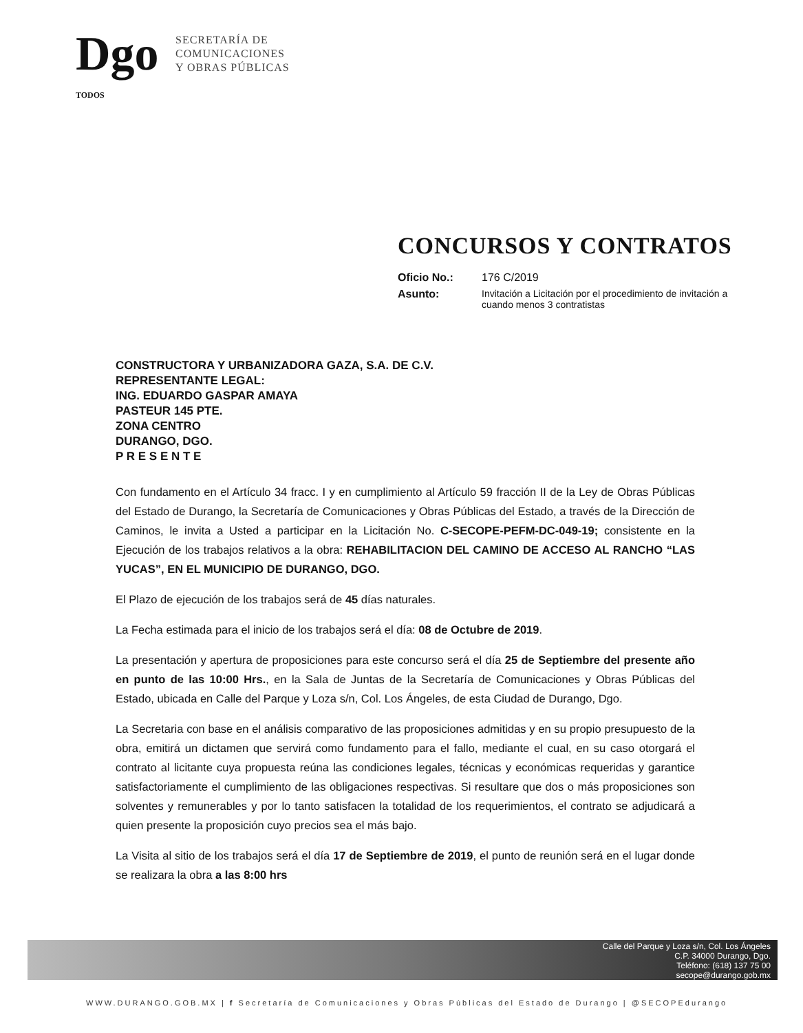Dgo TODOS
SECRETARÍA DE
COMUNICACIONES
Y OBRAS PÚBLICAS
CONCURSOS Y CONTRATOS
Oficio No.: 176 C/2019
Asunto: Invitación a Licitación por el procedimiento de invitación a
cuando menos 3 contratistas
CONSTRUCTORA Y URBANIZADORA GAZA, S.A. DE C.V.
REPRESENTANTE LEGAL:
ING. EDUARDO GASPAR AMAYA
PASTEUR 145 PTE.
ZONA CENTRO
DURANGO, DGO.
P R E S E N T E
Con fundamento en el Artículo 34 fracc. I y en cumplimiento al Artículo 59 fracción II de la Ley de Obras Públicas del Estado de Durango, la Secretaría de Comunicaciones y Obras Públicas del Estado, a través de la Dirección de Caminos, le invita a Usted a participar en la Licitación No. C-SECOPE-PEFM-DC-049-19; consistente en la Ejecución de los trabajos relativos a la obra: REHABILITACION DEL CAMINO DE ACCESO AL RANCHO “LAS YUCAS”, EN EL MUNICIPIO DE DURANGO, DGO.
El Plazo de ejecución de los trabajos será de 45 días naturales.
La Fecha estimada para el inicio de los trabajos será el día: 08 de Octubre de 2019.
La presentación y apertura de proposiciones para este concurso será el día 25 de Septiembre del presente año en punto de las 10:00 Hrs., en la Sala de Juntas de la Secretaría de Comunicaciones y Obras Públicas del Estado, ubicada en Calle del Parque y Loza s/n, Col. Los Ángeles, de esta Ciudad de Durango, Dgo.
La Secretaria con base en el análisis comparativo de las proposiciones admitidas y en su propio presupuesto de la obra, emitirá un dictamen que servirá como fundamento para el fallo, mediante el cual, en su caso otorgará el contrato al licitante cuya propuesta reúna las condiciones legales, técnicas y económicas requeridas y garantice satisfactoriamente el cumplimiento de las obligaciones respectivas. Si resultare que dos o más proposiciones son solventes y remunerables y por lo tanto satisfacen la totalidad de los requerimientos, el contrato se adjudicará a quien presente la proposición cuyo precios sea el más bajo.
La Visita al sitio de los trabajos será el día 17 de Septiembre de 2019, el punto de reunión será en el lugar donde se realizara la obra a las 8:00 hrs
Calle del Parque y Loza s/n, Col. Los Ángeles
C.P. 34000 Durango, Dgo.
Teléfono: (618) 137 75 00
secope@durango.gob.mx
WWW.DURANGO.GOB.MX | f Secretaría de Comunicaciones y Obras Públicas del Estado de Durango | @SECOPEdurango